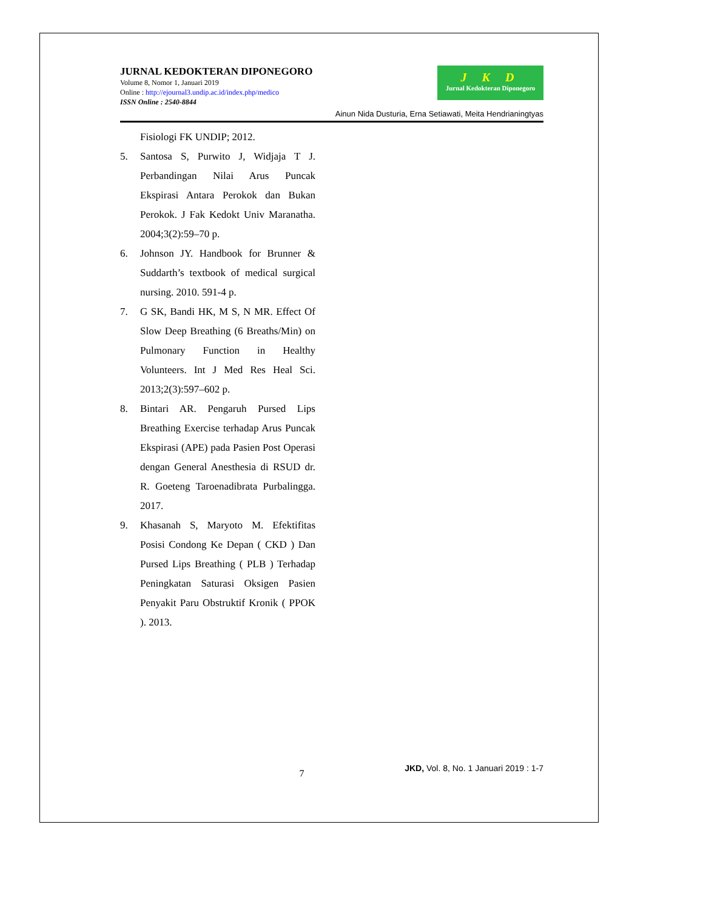JURNAL KEDOKTERAN DIPONEGORO
Volume 8, Nomor 1, Januari 2019
Online : http://ejournal3.undip.ac.id/index.php/medico
ISSN Online : 2540-8844
J K D
Jurnal Kedokteran Diponegoro
Ainun Nida Dusturia, Erna Setiawati, Meita Hendrianingtyas
Fisiologi FK UNDIP; 2012.
5. Santosa S, Purwito J, Widjaja T J. Perbandingan Nilai Arus Puncak Ekspirasi Antara Perokok dan Bukan Perokok. J Fak Kedokt Univ Maranatha. 2004;3(2):59–70 p.
6. Johnson JY. Handbook for Brunner & Suddarth’s textbook of medical surgical nursing. 2010. 591-4 p.
7. G SK, Bandi HK, M S, N MR. Effect Of Slow Deep Breathing (6 Breaths/Min) on Pulmonary Function in Healthy Volunteers. Int J Med Res Heal Sci. 2013;2(3):597–602 p.
8. Bintari AR. Pengaruh Pursed Lips Breathing Exercise terhadap Arus Puncak Ekspirasi (APE) pada Pasien Post Operasi dengan General Anesthesia di RSUD dr. R. Goeteng Taroenadibrata Purbalingga. 2017.
9. Khasanah S, Maryoto M. Efektifitas Posisi Condong Ke Depan ( CKD ) Dan Pursed Lips Breathing ( PLB ) Terhadap Peningkatan Saturasi Oksigen Pasien Penyakit Paru Obstruktif Kronik ( PPOK ). 2013.
7 JKD, Vol. 8, No. 1 Januari 2019 : 1-7